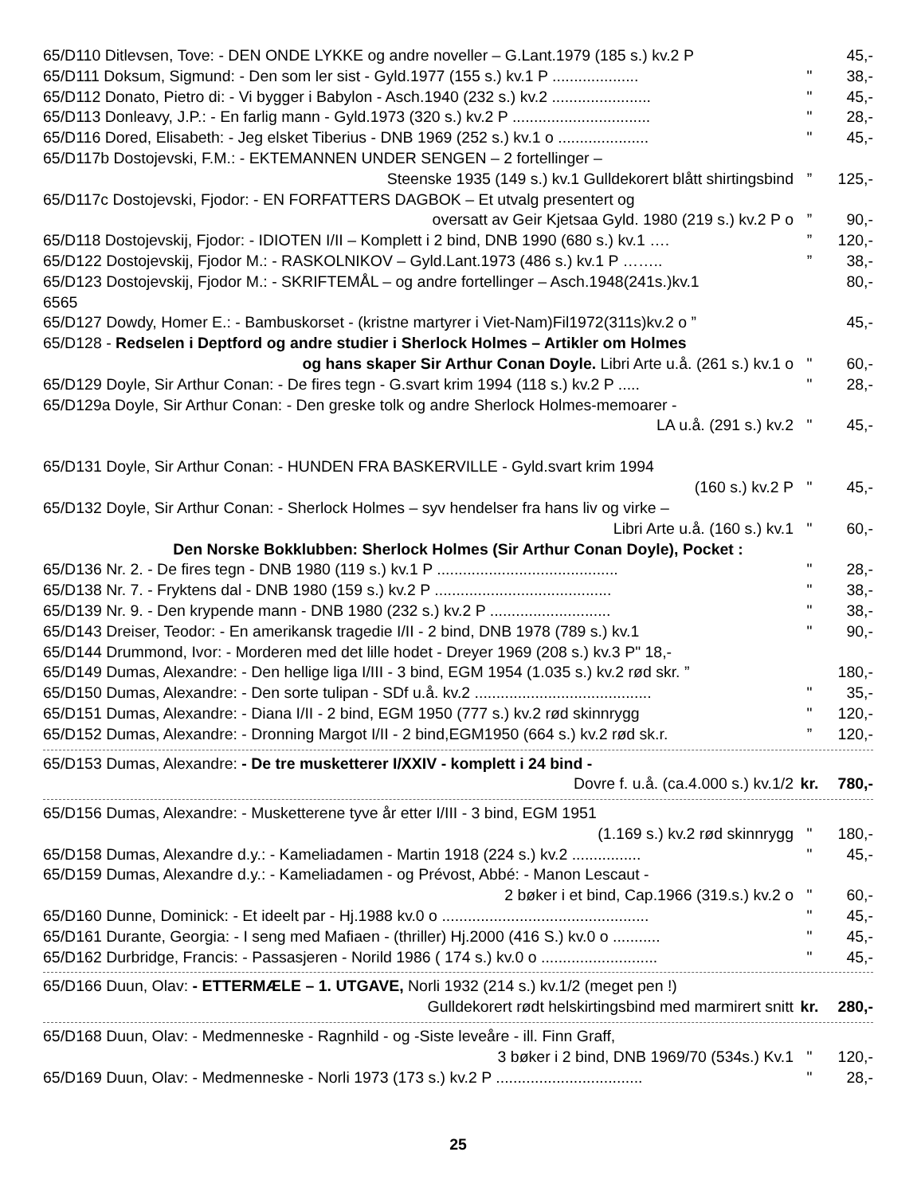65/D110 Ditlevsen, Tove: - DEN ONDE LYKKE og andre noveller – G.Lant.1979 (185 s.) kv.2 P 45,-
65/D111 Doksum, Sigmund: - Den som ler sist - Gyld.1977 (155 s.) kv.1 P .................... " 38,-
65/D112 Donato, Pietro di: - Vi bygger i Babylon - Asch.1940 (232 s.) kv.2 ....................... " 45,-
65/D113 Donleavy, J.P.: - En farlig mann - Gyld.1973 (320 s.) kv.2 P ................................ " 28,-
65/D116 Dored, Elisabeth: - Jeg elsket Tiberius - DNB 1969 (252 s.) kv.1 o ..................... " 45,-
65/D117b Dostojevski, F.M.: - EKTEMANNEN UNDER SENGEN – 2 fortellinger –
Steenske 1935 (149 s.) kv.1 Gulldekorert blått shirtingsbind” 125,-
65/D117c Dostojevski, Fjodor: - EN FORFATTERS DAGBOK – Et utvalg presentert og
oversatt av Geir Kjetsaa Gyld. 1980 (219 s.) kv.2 P o” 90,-
65/D118 Dostojevskij, Fjodor: - IDIOTEN I/II – Komplett i 2 bind, DNB 1990 (680 s.) kv.1 ….” 120,-
65/D122 Dostojevskij, Fjodor M.: - RASKOLNIKOV – Gyld.Lant.1973 (486 s.) kv.1 P ……..” 38,-
65/D123 Dostojevskij, Fjodor M.: - SKRIFTEMÅL – og andre fortellinger – Asch.1948(241s.)kv.1 80,-
6565
65/D127 Dowdy, Homer E.: - Bambuskorset - (kristne martyrer i Viet-Nam)Fil1972(311s)kv.2 o ” 45,-
65/D128 - Redselen i Deptford og andre studier i Sherlock Holmes – Artikler om Holmes
og hans skaper Sir Arthur Conan Doyle. Libri Arte u.å. (261 s.) kv.1 o " 60,-
65/D129 Doyle, Sir Arthur Conan: - De fires tegn - G.svart krim 1994 (118 s.) kv.2 P ..... " 28,-
65/D129a Doyle, Sir Arthur Conan: - Den greske tolk og andre Sherlock Holmes-memoarer -
LA u.å. (291 s.) kv.2 " 45,-
65/D131 Doyle, Sir Arthur Conan: - HUNDEN FRA BASKERVILLE - Gyld.svart krim 1994
(160 s.) kv.2 P " 45,-
65/D132 Doyle, Sir Arthur Conan: - Sherlock Holmes – syv hendelser fra hans liv og virke –
Libri Arte u.å. (160 s.) kv.1 " 60,-
Den Norske Bokklubben: Sherlock Holmes (Sir Arthur Conan Doyle), Pocket :
65/D136 Nr. 2. - De fires tegn - DNB 1980 (119 s.) kv.1 P .......................................... " 28,-
65/D138 Nr. 7. - Fryktens dal - DNB 1980 (159 s.) kv.2 P ......................................... " 38,-
65/D139 Nr. 9. - Den krypende mann - DNB 1980 (232 s.) kv.2 P ............................ " 38,-
65/D143 Dreiser, Teodor: - En amerikansk tragedie I/II - 2 bind, DNB 1978 (789 s.) kv.1 " 90,-
65/D144 Drummond, Ivor: - Morderen med det lille hodet - Dreyer 1969 (208 s.) kv.3 P" 18,-
65/D149 Dumas, Alexandre: - Den hellige liga I/III - 3 bind, EGM 1954 (1.035 s.) kv.2 rød skr. ” 180,-
65/D150 Dumas, Alexandre: - Den sorte tulipan - SDf u.å. kv.2 ......................................... " 35,-
65/D151 Dumas, Alexandre: - Diana I/II - 2 bind, EGM 1950 (777 s.) kv.2 rød skinnrygg " 120,-
65/D152 Dumas, Alexandre: - Dronning Margot I/II - 2 bind,EGM1950 (664 s.) kv.2 rød sk.r.” 120,-
65/D153 Dumas, Alexandre: - De tre musketterer I/XXIV - komplett i 24 bind -
Dovre f. u.å. (ca.4.000 s.) kv.1/2 kr. 780,-
65/D156 Dumas, Alexandre: - Musketterene tyve år etter I/III - 3 bind, EGM 1951
(1.169 s.) kv.2 rød skinnrygg " 180,-
65/D158 Dumas, Alexandre d.y.: - Kameliadamen - Martin 1918 (224 s.) kv.2 ................ " 45,-
65/D159 Dumas, Alexandre d.y.: - Kameliadamen - og Prévost, Abbé: - Manon Lescaut -
2 bøker i et bind, Cap.1966 (319.s.) kv.2 o " 60,-
65/D160 Dunne, Dominick: - Et ideelt par - Hj.1988 kv.0 o ................................................ " 45,-
65/D161 Durante, Georgia: - I seng med Mafiaen - (thriller) Hj.2000 (416 S.) kv.0 o ........... " 45,-
65/D162 Durbridge, Francis: - Passasjeren - Norild 1986 ( 174 s.) kv.0 o ........................... " 45,-
65/D166 Duun, Olav: - ETTERMÆLE – 1. UTGAVE, Norli 1932 (214 s.) kv.1/2 (meget pen !)
Gulldekorert rødt helskirtingsbind med marmirert snitt kr. 280,-
65/D168 Duun, Olav: - Medmenneske - Ragnhild - og -Siste leveåre - ill. Finn Graff,
3 bøker i 2 bind, DNB 1969/70 (534s.) Kv.1 " 120,-
65/D169 Duun, Olav: - Medmenneske - Norli 1973 (173 s.) kv.2 P .................................. " 28,-
25